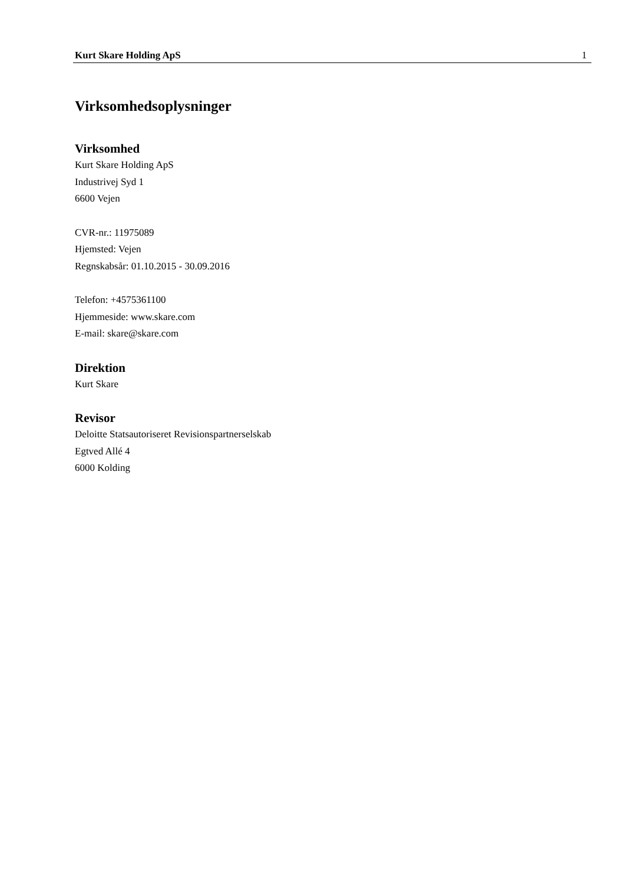Kurt Skare Holding ApS 1
Virksomhedsoplysninger
Virksomhed
Kurt Skare Holding ApS
Industrivej Syd 1
6600 Vejen
CVR-nr.: 11975089
Hjemsted: Vejen
Regnskabsår: 01.10.2015 - 30.09.2016
Telefon: +4575361100
Hjemmeside: www.skare.com
E-mail: skare@skare.com
Direktion
Kurt Skare
Revisor
Deloitte Statsautoriseret Revisionspartnerselskab
Egtved Allé 4
6000 Kolding